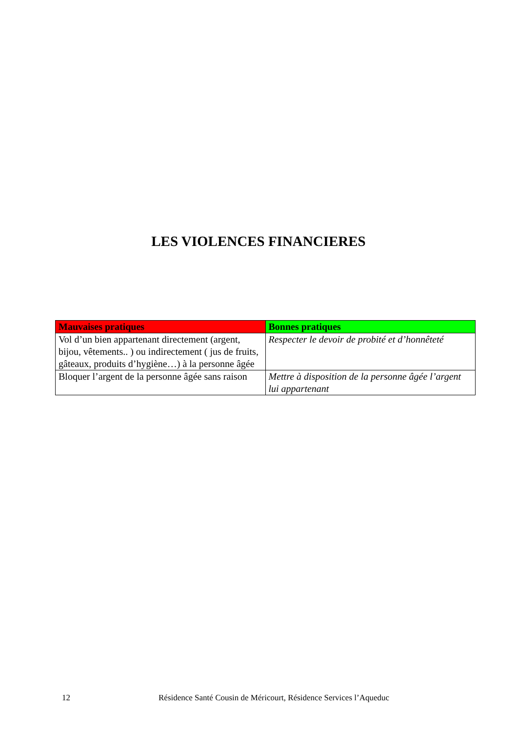LES VIOLENCES FINANCIERES
| Mauvaises pratiques | Bonnes pratiques |
| --- | --- |
| Vol d’un bien appartenant directement (argent, bijou, vêtements.. ) ou indirectement ( jus de fruits, gâteaux, produits d’hygiène…) à la personne âgée | Respecter le devoir de probité et d’honnêteté |
| Bloquer l’argent de la personne âgée sans raison | Mettre à disposition de la personne âgée l’argent lui appartenant |
12 Résidence Santé Cousin de Méricourt, Résidence Services l’Aqueduc